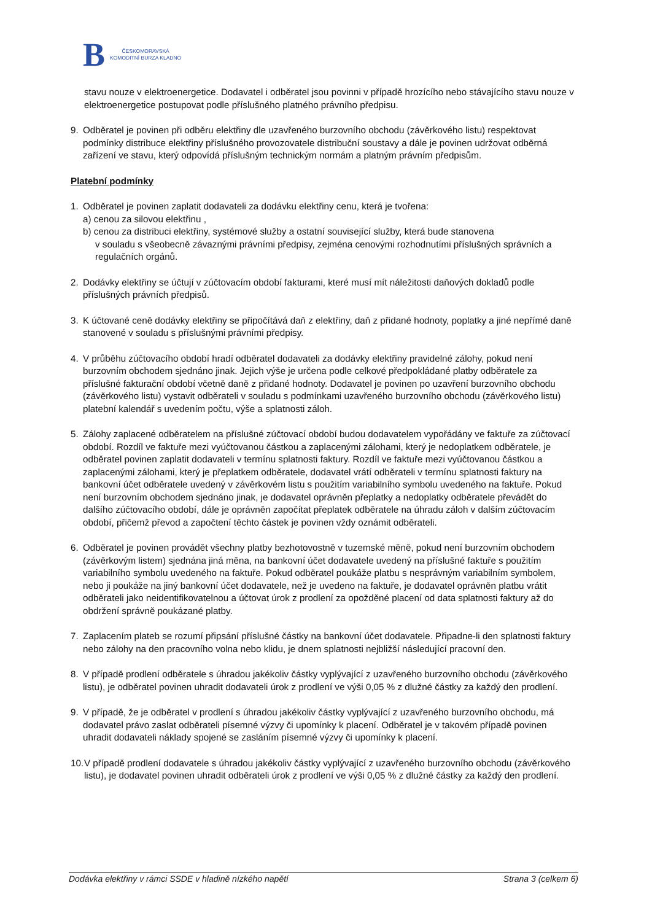B
ČESKOMORAVSKÁ
KOMODITNÍ BURZA KLADNO
stavu nouze v elektroenergetice. Dodavatel i odběratel jsou povinni v případě hrozícího nebo stávajícího stavu nouze v elektroenergetice postupovat podle příslušného platného právního předpisu.
9. Odběratel je povinen při odběru elektřiny dle uzavřeného burzovního obchodu (závěrkového listu) respektovat podmínky distribuce elektřiny příslušného provozovatele distribuční soustavy a dále je povinen udržovat odběrná zařízení ve stavu, který odpovídá příslušným technickým normám a platným právním předpisům.
Platební podmínky
1. Odběratel je povinen zaplatit dodavateli za dodávku elektřiny cenu, která je tvořena:
a) cenou za silovou elektřinu ,
b) cenou za distribuci elektřiny, systémové služby a ostatní související služby, která bude stanovena
v souladu s všeobecně závaznými právními předpisy, zejména cenovými rozhodnutími příslušných správních a regulačních orgánů.
2. Dodávky elektřiny se účtují v zúčtovacím období fakturami, které musí mít náležitosti daňových dokladů podle příslušných právních předpisů.
3. K účtované ceně dodávky elektřiny se připočítává daň z elektřiny, daň z přidané hodnoty, poplatky a jiné nepřímé daně stanovené v souladu s příslušnými právními předpisy.
4. V průběhu zúčtovacího období hradí odběratel dodavateli za dodávky elektřiny pravidelné zálohy, pokud není burzovním obchodem sjednáno jinak. Jejich výše je určena podle celkové předpokládané platby odběratele za příslušné fakturační období včetně daně z přidané hodnoty. Dodavatel je povinen po uzavření burzovního obchodu (závěrkového listu) vystavit odběrateli v souladu s podmínkami uzavřeného burzovního obchodu (závěrkového listu) platební kalendář s uvedením počtu, výše a splatnosti záloh.
5. Zálohy zaplacené odběratelem na příslušné zúčtovací období budou dodavatelem vypořádány ve faktuře za zúčtovací období. Rozdíl ve faktuře mezi vyúčtovanou částkou a zaplacenými zálohami, který je nedoplatkem odběratele, je odběratel povinen zaplatit dodavateli v termínu splatnosti faktury. Rozdíl ve faktuře mezi vyúčtovanou částkou a zaplacenými zálohami, který je přeplatkem odběratele, dodavatel vrátí odběrateli v termínu splatnosti faktury na bankovní účet odběratele uvedený v závěrkovém listu s použitím variabilního symbolu uvedeného na faktuře. Pokud není burzovním obchodem sjednáno jinak, je dodavatel oprávněn přeplatky a nedoplatky odběratele převádět do dalšího zúčtovacího období, dále je oprávněn započítat přeplatek odběratele na úhradu záloh v dalším zúčtovacím období, přičemž převod a započtení těchto částek je povinen vždy oznámit odběrateli.
6. Odběratel je povinen provádět všechny platby bezhotovostně v tuzemské měně, pokud není burzovním obchodem (závěrkovým listem) sjednána jiná měna, na bankovní účet dodavatele uvedený na příslušné faktuře s použitím variabilního symbolu uvedeného na faktuře. Pokud odběratel poukáže platbu s nesprávným variabilním symbolem, nebo ji poukáže na jiný bankovní účet dodavatele, než je uvedeno na faktuře, je dodavatel oprávněn platbu vrátit odběrateli jako neidentifikovatelnou a účtovat úrok z prodlení za opožděné placení od data splatnosti faktury až do obdržení správně poukázané platby.
7. Zaplacením plateb se rozumí připsání příslušné částky na bankovní účet dodavatele. Připadne-li den splatnosti faktury nebo zálohy na den pracovního volna nebo klidu, je dnem splatnosti nejbližší následující pracovní den.
8. V případě prodlení odběratele s úhradou jakékoliv částky vyplývající z uzavřeného burzovního obchodu (závěrkového listu), je odběratel povinen uhradit dodavateli úrok z prodlení ve výši 0,05 % z dlužné částky za každý den prodlení.
9. V případě, že je odběratel v prodlení s úhradou jakékoliv částky vyplývající z uzavřeného burzovního obchodu, má dodavatel právo zaslat odběrateli písemné výzvy či upomínky k placení. Odběratel je v takovém případě povinen uhradit dodavateli náklady spojené se zasláním písemné výzvy či upomínky k placení.
10.
V případě prodlení dodavatele s úhradou jakékoliv částky vyplývající z uzavřeného burzovního obchodu (závěrkového listu), je dodavatel povinen uhradit odběrateli úrok z prodlení ve výši 0,05 % z dlužné částky za každý den prodlení.
Dodávka elektřiny v rámci SSDE v hladině nízkého napětí Strana 3 (celkem 6)